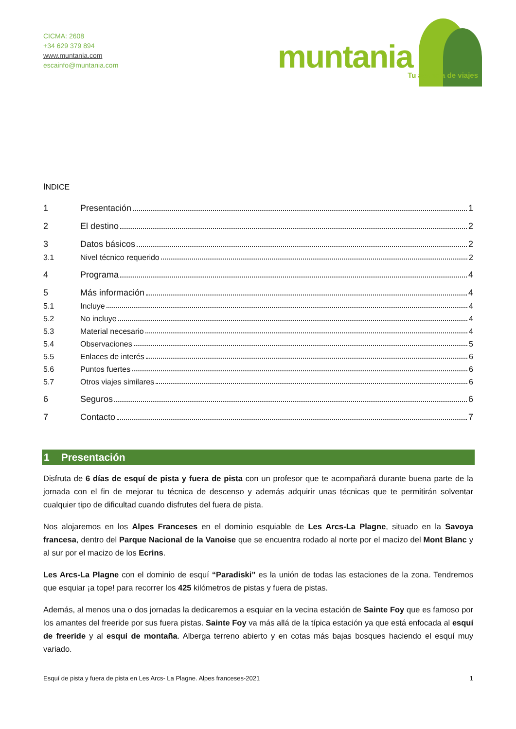CICMA: 2608
+34 629 379 894
www.muntania.com
escainfo@muntania.com
muntania Tu agencia de viajes
ÍNDICE
1 Presentación 1
2 El destino 2
3 Datos básicos 2
3.1 Nivel técnico requerido 2
4 Programa 4
5 Más información 4
5.1 Incluye 4
5.2 No incluye 4
5.3 Material necesario 4
5.4 Observaciones 5
5.5 Enlaces de interés 6
5.6 Puntos fuertes 6
5.7 Otros viajes similares 6
6 Seguros 6
7 Contacto 7
1 Presentación
Disfruta de 6 días de esquí de pista y fuera de pista con un profesor que te acompañará durante buena parte de la jornada con el fin de mejorar tu técnica de descenso y además adquirir unas técnicas que te permitirán solventar cualquier tipo de dificultad cuando disfrutes del fuera de pista.
Nos alojaremos en los Alpes Franceses en el dominio esquiable de Les Arcs-La Plagne, situado en la Savoya francesa, dentro del Parque Nacional de la Vanoise que se encuentra rodado al norte por el macizo del Mont Blanc y al sur por el macizo de los Ecrins.
Les Arcs-La Plagne con el dominio de esquí “Paradiski” es la unión de todas las estaciones de la zona. Tendremos que esquiar ¡a tope! para recorrer los 425 kilómetros de pistas y fuera de pistas.
Además, al menos una o dos jornadas la dedicaremos a esquiar en la vecina estación de Sainte Foy que es famoso por los amantes del freeride por sus fuera pistas. Sainte Foy va más allá de la típica estación ya que está enfocada al esquí de freeride y al esquí de montaña. Alberga terreno abierto y en cotas más bajas bosques haciendo el esquí muy variado.
Esquí de pista y fuera de pista en Les Arcs- La Plagne. Alpes franceses-2021 1